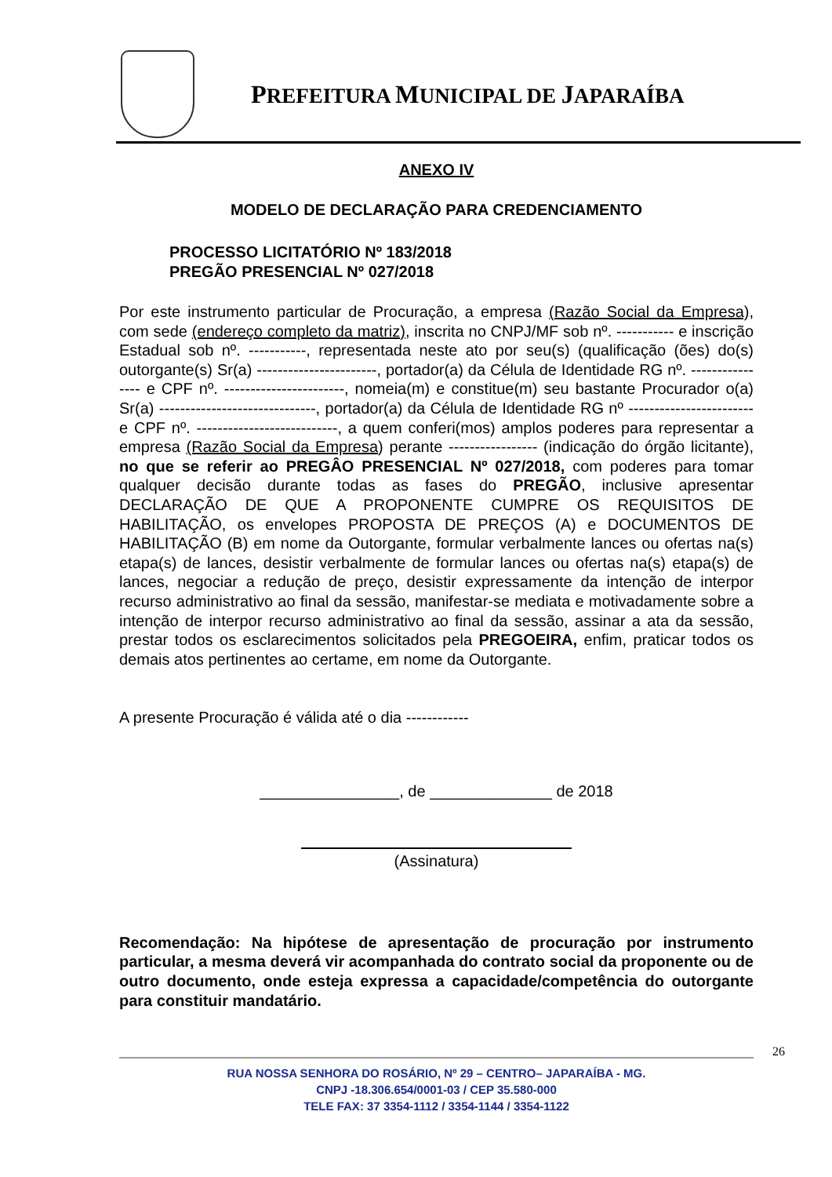PREFEITURA MUNICIPAL DE JAPARAÍBA
ANEXO IV
MODELO DE DECLARAÇÃO PARA CREDENCIAMENTO
PROCESSO LICITATÓRIO Nº 183/2018
PREGÃO PRESENCIAL Nº 027/2018
Por este instrumento particular de Procuração, a empresa (Razão Social da Empresa), com sede (endereço completo da matriz), inscrita no CNPJ/MF sob nº. ----------- e inscrição Estadual sob nº. -----------, representada neste ato por seu(s) (qualificação (ões) do(s) outorgante(s) Sr(a) -----------------------, portador(a) da Célula de Identidade RG nº. ---------------- e CPF nº. -----------------------, nomeia(m) e constitue(m) seu bastante Procurador o(a) Sr(a) ------------------------------, portador(a) da Célula de Identidade RG nº ------------------------ e CPF nº. ---------------------------, a quem conferi(mos) amplos poderes para representar a empresa (Razão Social da Empresa) perante ----------------- (indicação do órgão licitante), no que se referir ao PREGÂO PRESENCIAL Nº 027/2018, com poderes para tomar qualquer decisão durante todas as fases do PREGÃO, inclusive apresentar DECLARAÇÃO DE QUE A PROPONENTE CUMPRE OS REQUISITOS DE HABILITAÇÃO, os envelopes PROPOSTA DE PREÇOS (A) e DOCUMENTOS DE HABILITAÇÃO (B) em nome da Outorgante, formular verbalmente lances ou ofertas na(s) etapa(s) de lances, desistir verbalmente de formular lances ou ofertas na(s) etapa(s) de lances, negociar a redução de preço, desistir expressamente da intenção de interpor recurso administrativo ao final da sessão, manifestar-se mediata e motivadamente sobre a intenção de interpor recurso administrativo ao final da sessão, assinar a ata da sessão, prestar todos os esclarecimentos solicitados pela PREGOEIRA, enfim, praticar todos os demais atos pertinentes ao certame, em nome da Outorgante.
A presente Procuração é válida até o dia ------------
________________, de ______________ de 2018
(Assinatura)
Recomendação: Na hipótese de apresentação de procuração por instrumento particular, a mesma deverá vir acompanhada do contrato social da proponente ou de outro documento, onde esteja expressa a capacidade/competência do outorgante para constituir mandatário.
26
RUA NOSSA SENHORA DO ROSÁRIO, Nº 29 – CENTRO– JAPARAÍBA - MG.
CNPJ -18.306.654/0001-03 / CEP 35.580-000
TELE FAX: 37 3354-1112 / 3354-1144 / 3354-1122